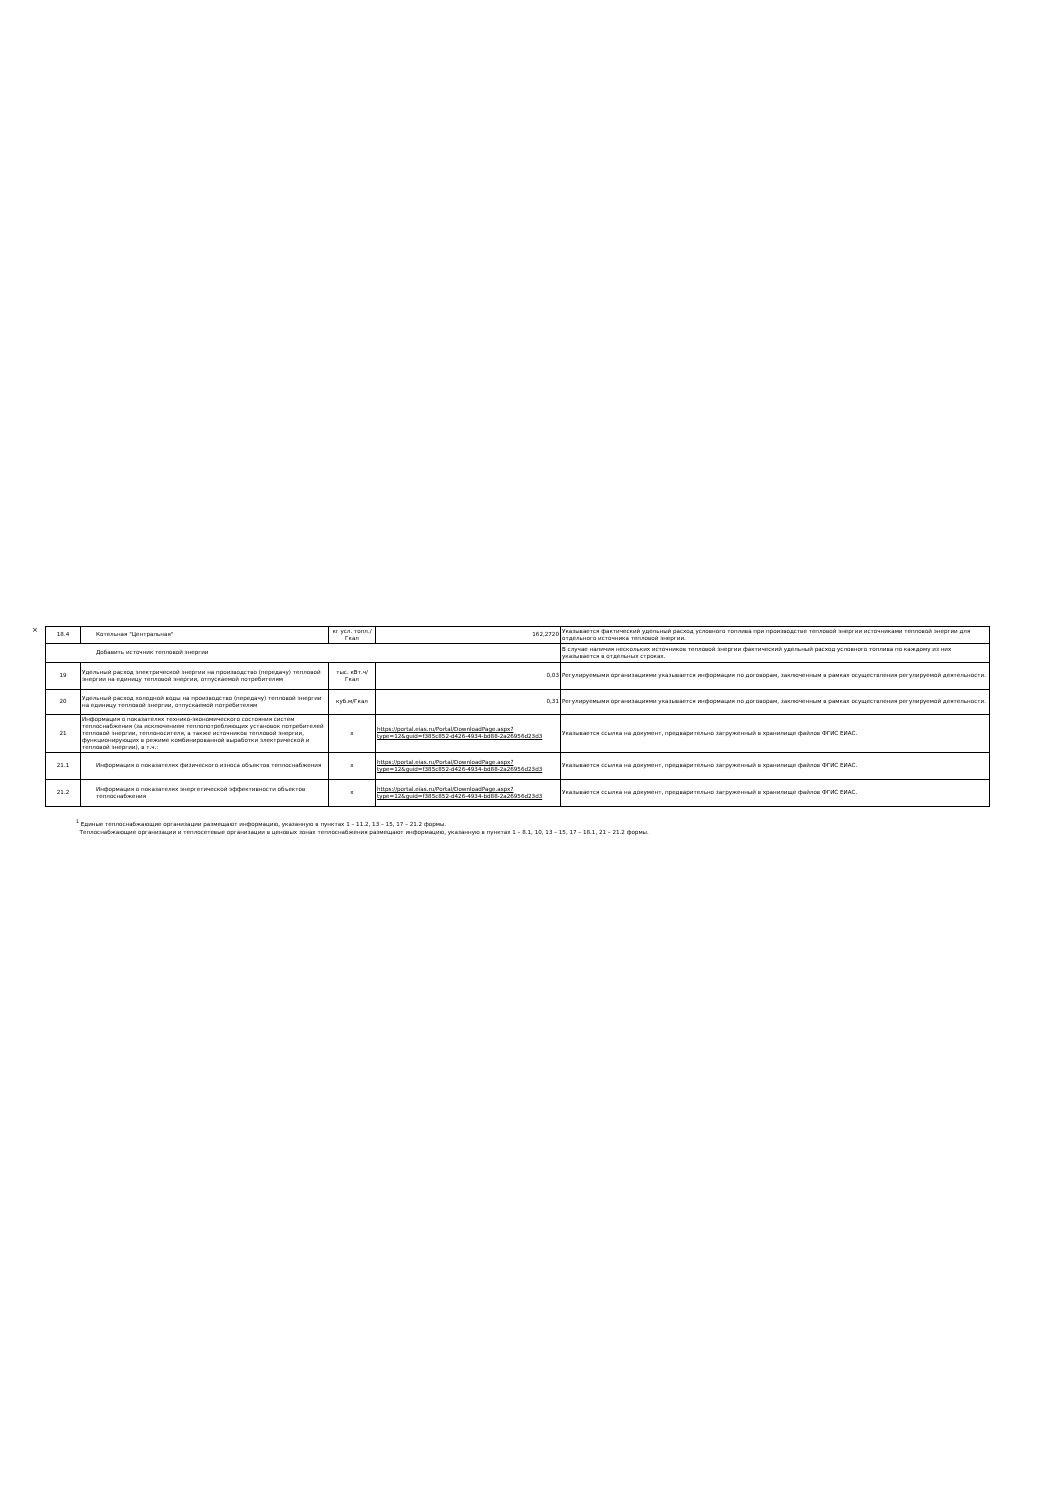×
| 18.4 | Котельная "Центральная" | кг усл. топл./Гкал | 162,2720 | Указывается фактический удельный расход условного топлива при производстве тепловой энергии источниками тепловой энергии для отдельного источника тепловой энергии. |
| Добавить источник тепловой энергии | | | | В случае наличия нескольких источников тепловой энергии фактический удельный расход условного топлива по каждому из них указывается в отдельных строках. |
| 19 | Удельный расход электрической энергии на производство (передачу) тепловой энергии на единицу тепловой энергии, отпускаемой потребителям | тыс. кВт.ч/Гкал | 0,03 | Регулируемыми организациями указывается информация по договорам, заключенным в рамках осуществления регулируемой деятельности. |
| 20 | Удельный расход холодной воды на производство (передачу) тепловой энергии на единицу тепловой энергии, отпускаемой потребителям | куб.м/Гкал | 0,31 | Регулируемыми организациями указывается информация по договорам, заключенным в рамках осуществления регулируемой деятельности. |
| 21 | Информация о показателях технико-экономического состояния систем теплоснабжения (за исключением теплопотребляющих установок потребителей тепловой энергии, теплоносителя, а также источников тепловой энергии, функционирующих в режиме комбинированной выработки электрической и тепловой энергии), в т.ч.: | x | https://portal.eias.ru/Portal/DownloadPage.aspx?type=12&guid=f385c852-d426-4934-bd88-2a26956d23d3 | Указывается ссылка на документ, предварительно загруженный в хранилище файлов ФГИС ЕИАС. |
| 21.1 | Информация о показателях физического износа объектов теплоснабжения | x | https://portal.eias.ru/Portal/DownloadPage.aspx?type=12&guid=f385c852-d426-4934-bd88-2a26956d23d3 | Указывается ссылка на документ, предварительно загруженный в хранилище файлов ФГИС ЕИАС. |
| 21.2 | Информация о показателях энергетической эффективности объектов теплоснабжения | x | https://portal.eias.ru/Portal/DownloadPage.aspx?type=12&guid=f385c852-d426-4934-bd88-2a26956d23d3 | Указывается ссылка на документ, предварительно загруженный в хранилище файлов ФГИС ЕИАС. |
<sup>1</sup> Единые теплоснабжающие организации размещают информацию, указанную в пунктах 1 – 11.2, 13 – 15, 17 – 21.2 формы.
Теплоснабжающие организации и теплосетевые организации в ценовых зонах теплоснабжения размещают информацию, указанную в пунктах 1 – 8.1, 10, 13 – 15, 17 – 18.1, 21 – 21.2 формы.